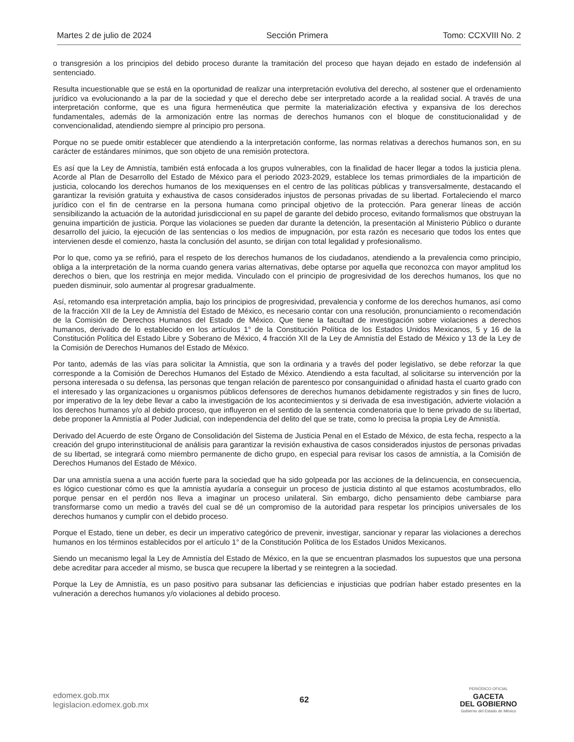Martes 2 de julio de 2024 Sección Primera Tomo: CCXVIII No. 2
o transgresión a los principios del debido proceso durante la tramitación del proceso que hayan dejado en estado de indefensión al sentenciado.
Resulta incuestionable que se está en la oportunidad de realizar una interpretación evolutiva del derecho, al sostener que el ordenamiento jurídico va evolucionando a la par de la sociedad y que el derecho debe ser interpretado acorde a la realidad social. A través de una interpretación conforme, que es una figura hermenéutica que permite la materialización efectiva y expansiva de los derechos fundamentales, además de la armonización entre las normas de derechos humanos con el bloque de constitucionalidad y de convencionalidad, atendiendo siempre al principio pro persona.
Porque no se puede omitir establecer que atendiendo a la interpretación conforme, las normas relativas a derechos humanos son, en su carácter de estándares mínimos, que son objeto de una remisión protectora.
Es así que la Ley de Amnistía, también está enfocada a los grupos vulnerables, con la finalidad de hacer llegar a todos la justicia plena. Acorde al Plan de Desarrollo del Estado de México para el periodo 2023-2029, establece los temas primordiales de la impartición de justicia, colocando los derechos humanos de los mexiquenses en el centro de las políticas públicas y transversalmente, destacando el garantizar la revisión gratuita y exhaustiva de casos considerados injustos de personas privadas de su libertad. Fortaleciendo el marco jurídico con el fin de centrarse en la persona humana como principal objetivo de la protección. Para generar líneas de acción sensibilizando la actuación de la autoridad jurisdiccional en su papel de garante del debido proceso, evitando formalismos que obstruyan la genuina impartición de justicia. Porque las violaciones se pueden dar durante la detención, la presentación al Ministerio Público o durante desarrollo del juicio, la ejecución de las sentencias o los medios de impugnación, por esta razón es necesario que todos los entes que intervienen desde el comienzo, hasta la conclusión del asunto, se dirijan con total legalidad y profesionalismo.
Por lo que, como ya se refirió, para el respeto de los derechos humanos de los ciudadanos, atendiendo a la prevalencia como principio, obliga a la interpretación de la norma cuando genera varias alternativas, debe optarse por aquella que reconozca con mayor amplitud los derechos o bien, que los restrinja en mejor medida. Vinculado con el principio de progresividad de los derechos humanos, los que no pueden disminuir, solo aumentar al progresar gradualmente.
Así, retomando esa interpretación amplia, bajo los principios de progresividad, prevalencia y conforme de los derechos humanos, así como de la fracción XII de la Ley de Amnistía del Estado de México, es necesario contar con una resolución, pronunciamiento o recomendación de la Comisión de Derechos Humanos del Estado de México. Que tiene la facultad de investigación sobre violaciones a derechos humanos, derivado de lo establecido en los artículos 1° de la Constitución Política de los Estados Unidos Mexicanos, 5 y 16 de la Constitución Política del Estado Libre y Soberano de México, 4 fracción XII de la Ley de Amnistía del Estado de México y 13 de la Ley de la Comisión de Derechos Humanos del Estado de México.
Por tanto, además de las vías para solicitar la Amnistía, que son la ordinaria y a través del poder legislativo, se debe reforzar la que corresponde a la Comisión de Derechos Humanos del Estado de México. Atendiendo a esta facultad, al solicitarse su intervención por la persona interesada o su defensa, las personas que tengan relación de parentesco por consanguinidad o afinidad hasta el cuarto grado con el interesado y las organizaciones u organismos públicos defensores de derechos humanos debidamente registrados y sin fines de lucro, por imperativo de la ley debe llevar a cabo la investigación de los acontecimientos y si derivada de esa investigación, advierte violación a los derechos humanos y/o al debido proceso, que influyeron en el sentido de la sentencia condenatoria que lo tiene privado de su libertad, debe proponer la Amnistía al Poder Judicial, con independencia del delito del que se trate, como lo precisa la propia Ley de Amnistía.
Derivado del Acuerdo de este Órgano de Consolidación del Sistema de Justicia Penal en el Estado de México, de esta fecha, respecto a la creación del grupo interinstitucional de análisis para garantizar la revisión exhaustiva de casos considerados injustos de personas privadas de su libertad, se integrará como miembro permanente de dicho grupo, en especial para revisar los casos de amnistía, a la Comisión de Derechos Humanos del Estado de México.
Dar una amnistía suena a una acción fuerte para la sociedad que ha sido golpeada por las acciones de la delincuencia, en consecuencia, es lógico cuestionar cómo es que la amnistía ayudaría a conseguir un proceso de justicia distinto al que estamos acostumbrados, ello porque pensar en el perdón nos lleva a imaginar un proceso unilateral. Sin embargo, dicho pensamiento debe cambiarse para transformarse como un medio a través del cual se dé un compromiso de la autoridad para respetar los principios universales de los derechos humanos y cumplir con el debido proceso.
Porque el Estado, tiene un deber, es decir un imperativo categórico de prevenir, investigar, sancionar y reparar las violaciones a derechos humanos en los términos establecidos por el artículo 1° de la Constitución Política de los Estados Unidos Mexicanos.
Siendo un mecanismo legal la Ley de Amnistía del Estado de México, en la que se encuentran plasmados los supuestos que una persona debe acreditar para acceder al mismo, se busca que recupere la libertad y se reintegren a la sociedad.
Porque la Ley de Amnistía, es un paso positivo para subsanar las deficiencias e injusticias que podrían haber estado presentes en la vulneración a derechos humanos y/o violaciones al debido proceso.
edomex.gob.mx
legislacion.edomex.gob.mx
62
PERIÓDICO OFICIAL
GACETA
DEL GOBIERNO
Gobierno del Estado de México